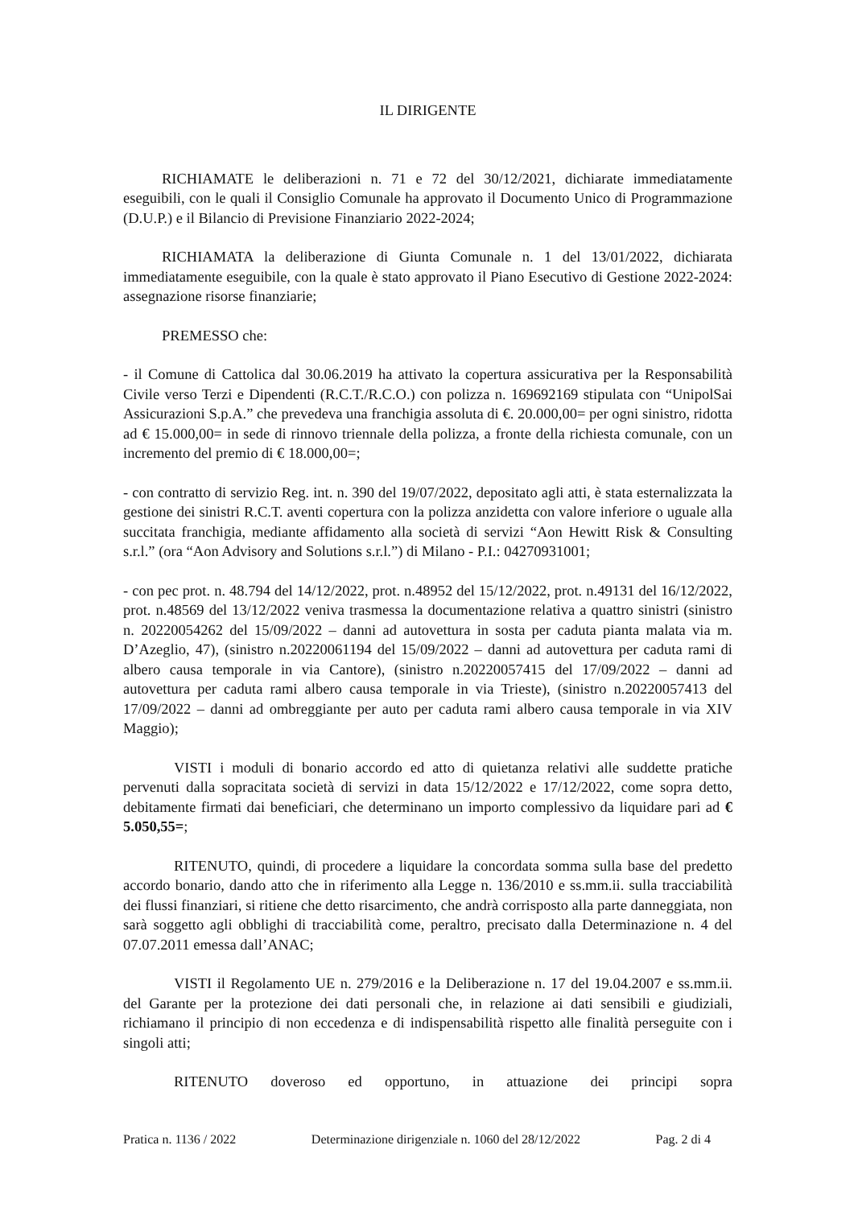IL DIRIGENTE
RICHIAMATE le deliberazioni n. 71 e 72 del 30/12/2021, dichiarate immediatamente eseguibili, con le quali il Consiglio Comunale ha approvato il Documento Unico di Programmazione (D.U.P.) e il Bilancio di Previsione Finanziario 2022-2024;
RICHIAMATA la deliberazione di Giunta Comunale n. 1 del 13/01/2022, dichiarata immediatamente eseguibile, con la quale è stato approvato il Piano Esecutivo di Gestione 2022-2024: assegnazione risorse finanziarie;
PREMESSO che:
- il Comune di Cattolica dal 30.06.2019 ha attivato la copertura assicurativa per la Responsabilità Civile verso Terzi e Dipendenti (R.C.T./R.C.O.) con polizza n. 169692169 stipulata con “UnipolSai Assicurazioni S.p.A.” che prevedeva una franchigia assoluta di €. 20.000,00= per ogni sinistro, ridotta ad € 15.000,00= in sede di rinnovo triennale della polizza, a fronte della richiesta comunale, con un incremento del premio di € 18.000,00=;
- con contratto di servizio Reg. int. n. 390 del 19/07/2022, depositato agli atti, è stata esternalizzata la gestione dei sinistri R.C.T. aventi copertura con la polizza anzidetta con valore inferiore o uguale alla succitata franchigia, mediante affidamento alla società di servizi “Aon Hewitt Risk & Consulting s.r.l.” (ora “Aon Advisory and Solutions s.r.l.”) di Milano - P.I.: 04270931001;
- con pec prot. n. 48.794 del 14/12/2022, prot. n.48952 del 15/12/2022, prot. n.49131 del 16/12/2022, prot. n.48569 del 13/12/2022 veniva trasmessa la documentazione relativa a quattro sinistri (sinistro n. 20220054262 del 15/09/2022 – danni ad autovettura in sosta per caduta pianta malata via m. D’Azeglio, 47), (sinistro n.20220061194 del 15/09/2022 – danni ad autovettura per caduta rami di albero causa temporale in via Cantore), (sinistro n.20220057415 del 17/09/2022 – danni ad autovettura per caduta rami albero causa temporale in via Trieste), (sinistro n.20220057413 del 17/09/2022 – danni ad ombreggiante per auto per caduta rami albero causa temporale in via XIV Maggio);
VISTI i moduli di bonario accordo ed atto di quietanza relativi alle suddette pratiche pervenuti dalla sopracitata società di servizi in data 15/12/2022 e 17/12/2022, come sopra detto, debitamente firmati dai beneficiari, che determinano un importo complessivo da liquidare pari ad € 5.050,55=;
RITENUTO, quindi, di procedere a liquidare la concordata somma sulla base del predetto accordo bonario, dando atto che in riferimento alla Legge n. 136/2010 e ss.mm.ii. sulla tracciabilità dei flussi finanziari, si ritiene che detto risarcimento, che andrà corrisposto alla parte danneggiata, non sarà soggetto agli obblighi di tracciabilità come, peraltro, precisato dalla Determinazione n. 4 del 07.07.2011 emessa dall’ANAC;
VISTI il Regolamento UE n. 279/2016 e la Deliberazione n. 17 del 19.04.2007 e ss.mm.ii. del Garante per la protezione dei dati personali che, in relazione ai dati sensibili e giudiziali, richiamano il principio di non eccedenza e di indispensabilità rispetto alle finalità perseguite con i singoli atti;
RITENUTO doveroso ed opportuno, in attuazione dei principi sopra
Pratica n. 1136 / 2022 Determinazione dirigenziale n. 1060 del 28/12/2022 Pag. 2 di 4